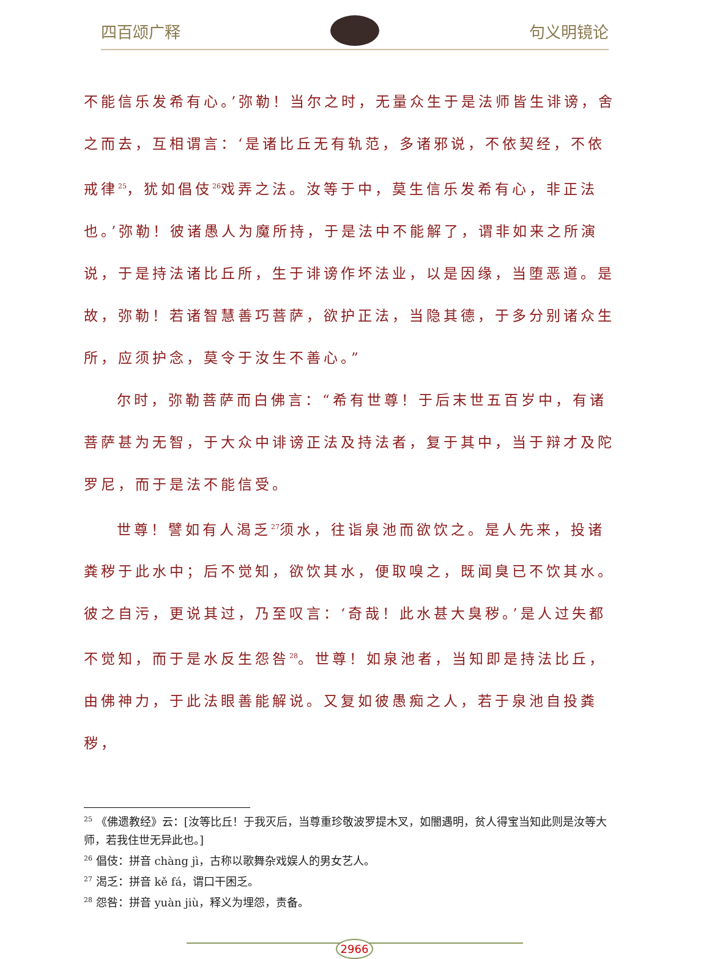四百颂广释 句义明镜论
不能信乐发希有心。’弥勒！当尔之时，无量众生于是法师皆生诽谤，舍之而去，互相谓言：‘是诸比丘无有轨范，多诸邪说，不依契经，不依戒律<sup>25</sup>，犹如倡伎<sup>26</sup>戏弄之法。汝等于中，莫生信乐发希有心，非正法也。’弥勒！彼诸愚人为魔所持，于是法中不能解了，谓非如来之所演说，于是持法诸比丘所，生于诽谤作坏法业，以是因缘，当堕恶道。是故，弥勒！若诸智慧善巧菩萨，欲护正法，当隐其德，于多分别诸众生所，应须护念，莫令于汝生不善心。”
尔时，弥勒菩萨而白佛言：“希有世尊！于后末世五百岁中，有诸菩萨甚为无智，于大众中诽谤正法及持法者，复于其中，当于辩才及陀罗尼，而于是法不能信受。
世尊！譬如有人渴乏<sup>27</sup>须水，往诣泉池而欲饮之。是人先来，投诸粪秽于此水中；后不觉知，欲饮其水，便取嗅之，既闻臭已不饮其水。彼之自污，更说其过，乃至叹言：‘奇哉！此水甚大臭秽。’是人过失都不觉知，而于是水反生怨咎<sup>28</sup>。世尊！如泉池者，当知即是持法比丘，由佛神力，于此法眼善能解说。又复如彼愚痴之人，若于泉池自投粪秽，
<sup>25</sup> 《佛遗教经》云：[汝等比丘！于我灭后，当尊重珍敬波罗提木叉，如闇遇明，贫人得宝当知此则是汝等大师，若我住世无异此也。]
<sup>26</sup> 倡伎：拼音 chàng jì，古称以歌舞杂戏娱人的男女艺人。
<sup>27</sup> 渴乏：拼音 kě fá，谓口干困乏。
<sup>28</sup> 怨咎：拼音 yuàn jiù，释义为埋怨，责备。
2966